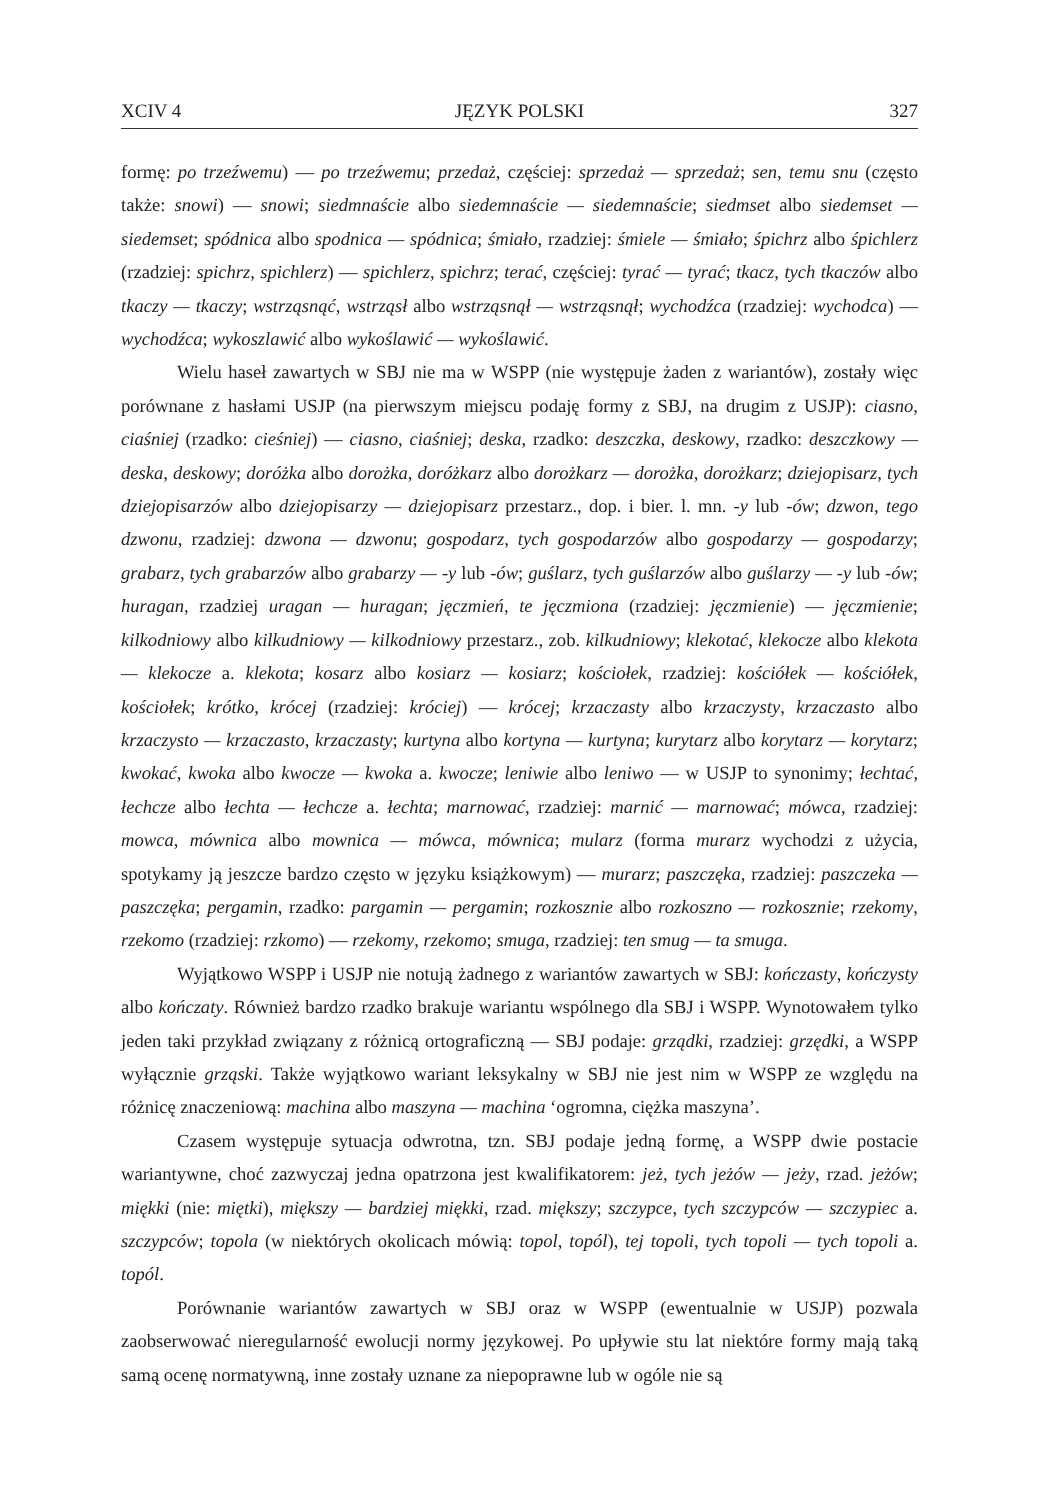XCIV 4 JĘZYK POLSKI 327
formę: po trzeźwemu) — po trzeźwemu; przedaż, częściej: sprzedaż — sprzedaż; sen, temu snu (często także: snowi) — snowi; siedmnaście albo siedemnaście — siedemnaście; siedmset albo siedemset — siedemset; spódnica albo spodnica — spódnica; śmiało, rzadziej: śmiele — śmiało; śpichrz albo śpichlerz (rzadziej: spichrz, spichlerz) — spichlerz, spichrz; terać, częściej: tyrać — tyrać; tkacz, tych tkaczów albo tkaczy — tkaczy; wstrząsnąć, wstrząsł albo wstrząsnął — wstrząsnął; wychodźca (rzadziej: wychodca) — wychodźca; wykoszlawić albo wykoślawić — wykoślawić.
Wielu haseł zawartych w SBJ nie ma w WSPP (nie występuje żaden z wariantów), zostały więc porównane z hasłami USJP (na pierwszym miejscu podaję formy z SBJ, na drugim z USJP): ciasno, ciaśniej (rzadko: cieśniej) — ciasno, ciaśniej; deska, rzadko: deszczka, deskowy, rzadko: deszczkowy — deska, deskowy; doróżka albo dorożka, doróżkarz albo dorożkarz — dorożka, dorożkarz; dziejopisarz, tych dziejopisarzów albo dziejopisarzy — dziejopisarz przestarz., dop. i bier. l. mn. -y lub -ów; dzwon, tego dzwonu, rzadziej: dzwona — dzwonu; gospodarz, tych gospodarzów albo gospodarzy — gospodarzy; grabarz, tych grabarzów albo grabarzy — -y lub -ów; guślarz, tych guślarzów albo guślarzy — -y lub -ów; huragan, rzadziej uragan — huragan; jęczmień, te jęczmiona (rzadziej: jęczmienie) — jęczmienie; kilkodniowy albo kilkudniowy — kilkodniowy przestarz., zob. kilkudniowy; klekotać, klekocze albo klekota — klekocze a. klekota; kosarz albo kosiarz — kosiarz; kościołek, rzadziej: kościółek — kościółek, kościołek; krótko, krócej (rzadziej: króciej) — krócej; krzaczasty albo krzaczysty, krzaczasto albo krzaczysto — krzaczasto, krzaczasty; kurtyna albo kortyna — kurtyna; kurytarz albo korytarz — korytarz; kwokać, kwoka albo kwocze — kwoka a. kwocze; leniwie albo leniwo — w USJP to synonimy; łechtać, łechcze albo łechta — łechcze a. łechta; marnować, rzadziej: marnić — marnować; mówca, rzadziej: mowca, mównica albo mownica — mówca, mównica; mularz (forma murarz wychodzi z użycia, spotykamy ją jeszcze bardzo często w języku książkowym) — murarz; paszczęka, rzadziej: paszczeka — paszczęka; pergamin, rzadko: pargamin — pergamin; rozkosznie albo rozkoszno — rozkosznie; rzekomy, rzekomo (rzadziej: rzkomo) — rzekomy, rzekomo; smuga, rzadziej: ten smug — ta smuga.
Wyjątkowo WSPP i USJP nie notują żadnego z wariantów zawartych w SBJ: kończasty, kończysty albo kończaty. Również bardzo rzadko brakuje wariantu wspólnego dla SBJ i WSPP. Wynotowałem tylko jeden taki przykład związany z różnicą ortograficzną — SBJ podaje: grządki, rzadziej: grzędki, a WSPP wyłącznie grząski. Także wyjątkowo wariant leksykalny w SBJ nie jest nim w WSPP ze względu na różnicę znaczeniową: machina albo maszyna — machina ‘ogromna, ciężka maszyna’.
Czasem występuje sytuacja odwrotna, tzn. SBJ podaje jedną formę, a WSPP dwie postacie wariantywne, choć zazwyczaj jedna opatrzona jest kwalifikatorem: jeż, tych jeżów — jeży, rzad. jeżów; miękki (nie: miętki), miększy — bardziej miękki, rzad. miększy; szczypce, tych szczypców — szczypiec a. szczypców; topola (w niektórych okolicach mówią: topol, topól), tej topoli, tych topoli — tych topoli a. topól.
Porównanie wariantów zawartych w SBJ oraz w WSPP (ewentualnie w USJP) pozwala zaobserwować nieregularność ewolucji normy językowej. Po upływie stu lat niektóre formy mają taką samą ocenę normatywną, inne zostały uznane za niepoprawne lub w ogóle nie są